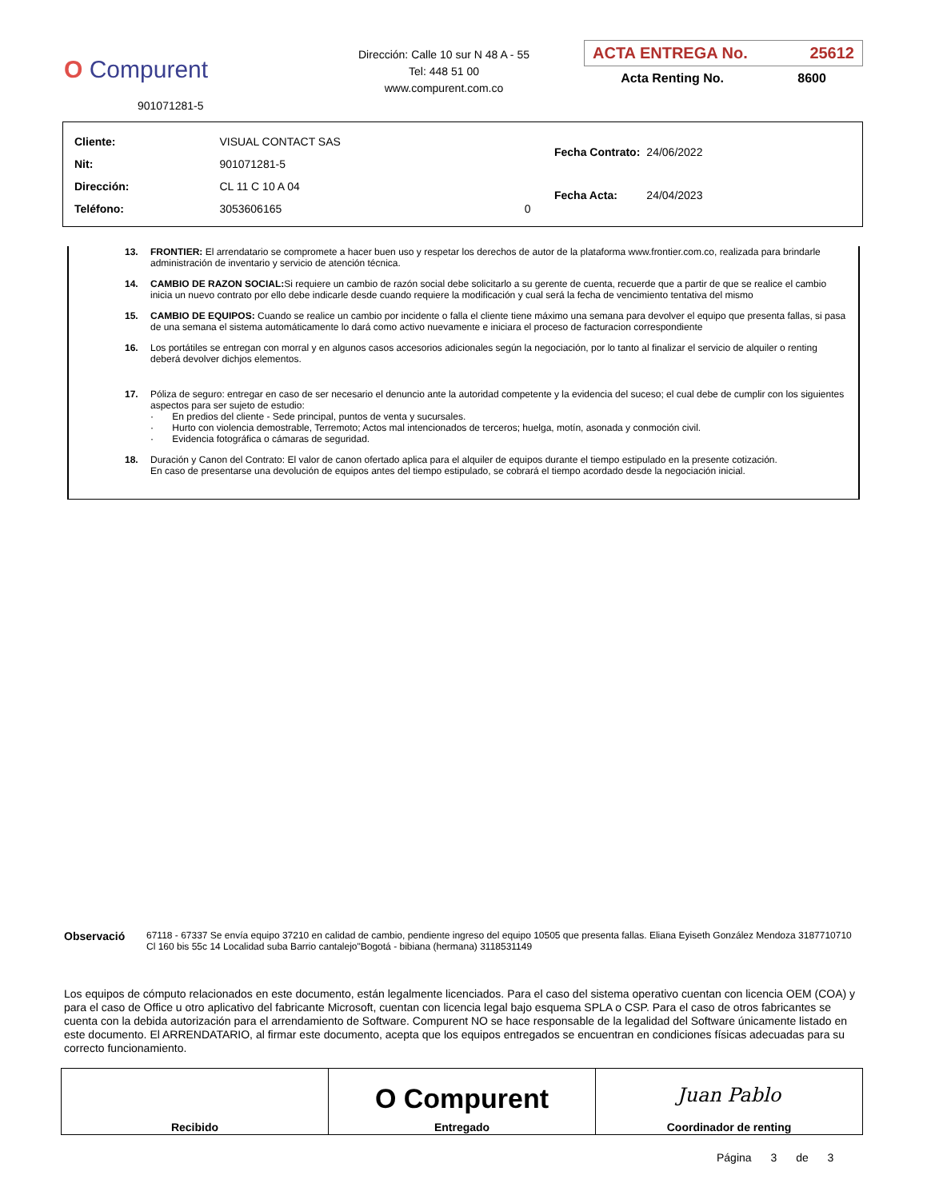O Compurent
901071281-5
Dirección: Calle 10 sur N 48 A - 55
Tel: 448 51 00
www.compurent.com.co
ACTA ENTREGA No. 25612
Acta Renting No. 8600
| Cliente: | VISUAL CONTACT SAS | |
| Nit: | 901071281-5 | |
| Dirección: | CL 11 C 10 A 04 | |
| Teléfono: | 3053606165 | 0 |
| Fecha Contrato: | 24/06/2022 |
| Fecha Acta: | 24/04/2023 |
13. FRONTIER: El arrendatario se compromete a hacer buen uso y respetar los derechos de autor de la plataforma www.frontier.com.co, realizada para brindarle administración de inventario y servicio de atención técnica.
14. CAMBIO DE RAZON SOCIAL: Si requiere un cambio de razón social debe solicitarlo a su gerente de cuenta, recuerde que a partir de que se realice el cambio inicia un nuevo contrato por ello debe indicarle desde cuando requiere la modificación y cual será la fecha de vencimiento tentativa del mismo
15. CAMBIO DE EQUIPOS: Cuando se realice un cambio por incidente o falla el cliente tiene máximo una semana para devolver el equipo que presenta fallas, si pasa de una semana el sistema automáticamente lo dará como activo nuevamente e iniciara el proceso de facturacion correspondiente
16. Los portátiles se entregan con morral y en algunos casos accesorios adicionales según la negociación, por lo tanto al finalizar el servicio de alquiler o renting deberá devolver dichjos elementos.
17. Póliza de seguro: entregar en caso de ser necesario el denuncio ante la autoridad competente y la evidencia del suceso; el cual debe de cumplir con los siguientes aspectos para ser sujeto de estudio:
· En predios del cliente - Sede principal, puntos de venta y sucursales.
· Hurto con violencia demostrable, Terremoto; Actos mal intencionados de terceros; huelga, motín, asonada y conmoción civil.
· Evidencia fotográfica o cámaras de seguridad.
18. Duración y Canon del Contrato: El valor de canon ofertado aplica para el alquiler de equipos durante el tiempo estipulado en la presente cotización. En caso de presentarse una devolución de equipos antes del tiempo estipulado, se cobrará el tiempo acordado desde la negociación inicial.
Observació
67118 - 67337 Se envía equipo 37210 en calidad de cambio, pendiente ingreso del equipo 10505 que presenta fallas. Eliana Eyiseth González Mendoza 3187710710 Cl 160 bis 55c 14 Localidad suba Barrio cantalejo"Bogotá - bibiana (hermana) 3118531149
Los equipos de cómputo relacionados en este documento, están legalmente licenciados. Para el caso del sistema operativo cuentan con licencia OEM (COA) y para el caso de Office u otro aplicativo del fabricante Microsoft, cuentan con licencia legal bajo esquema SPLA o CSP. Para el caso de otros fabricantes se cuenta con la debida autorización para el arrendamiento de Software. Compurent NO se hace responsable de la legalidad del Software únicamente listado en este documento. El ARRENDATARIO, al firmar este documento, acepta que los equipos entregados se encuentran en condiciones físicas adecuadas para su correcto funcionamiento.
| Recibido | O Compurent Entregado | Juan Pablo Coordinador de renting |
Página 3 de 3